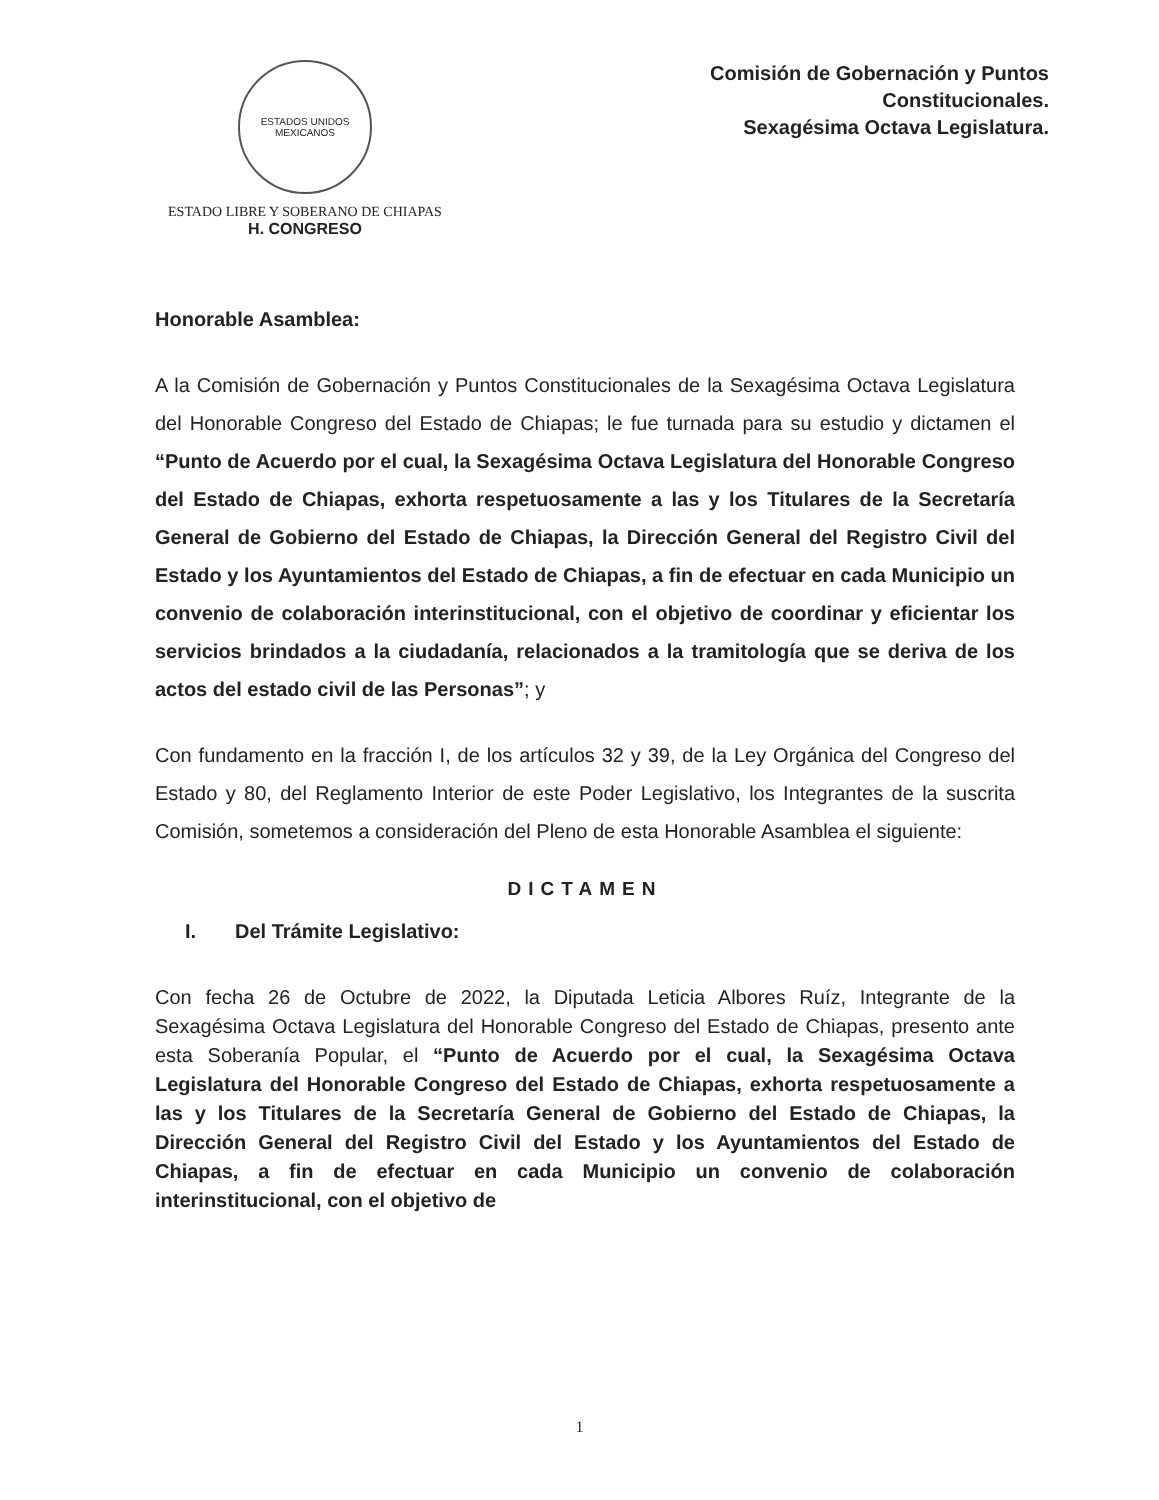ESTADOS UNIDOS MEXICANOS
ESTADO LIBRE Y SOBERANO DE CHIAPAS
H. CONGRESO
Comisión de Gobernación y Puntos
Constitucionales.
Sexagésima Octava Legislatura.
Honorable Asamblea:
A la Comisión de Gobernación y Puntos Constitucionales de la Sexagésima Octava Legislatura del Honorable Congreso del Estado de Chiapas; le fue turnada para su estudio y dictamen el “Punto de Acuerdo por el cual, la Sexagésima Octava Legislatura del Honorable Congreso del Estado de Chiapas, exhorta respetuosamente a las y los Titulares de la Secretaría General de Gobierno del Estado de Chiapas, la Dirección General del Registro Civil del Estado y los Ayuntamientos del Estado de Chiapas, a fin de efectuar en cada Municipio un convenio de colaboración interinstitucional, con el objetivo de coordinar y eficientar los servicios brindados a la ciudadanía, relacionados a la tramitología que se deriva de los actos del estado civil de las Personas”; y
Con fundamento en la fracción I, de los artículos 32 y 39, de la Ley Orgánica del Congreso del Estado y 80, del Reglamento Interior de este Poder Legislativo, los Integrantes de la suscrita Comisión, sometemos a consideración del Pleno de esta Honorable Asamblea el siguiente:
DICTAMEN
I. Del Trámite Legislativo:
Con fecha 26 de Octubre de 2022, la Diputada Leticia Albores Ruíz, Integrante de la Sexagésima Octava Legislatura del Honorable Congreso del Estado de Chiapas, presento ante esta Soberanía Popular, el “Punto de Acuerdo por el cual, la Sexagésima Octava Legislatura del Honorable Congreso del Estado de Chiapas, exhorta respetuosamente a las y los Titulares de la Secretaría General de Gobierno del Estado de Chiapas, la Dirección General del Registro Civil del Estado y los Ayuntamientos del Estado de Chiapas, a fin de efectuar en cada Municipio un convenio de colaboración interinstitucional, con el objetivo de
1